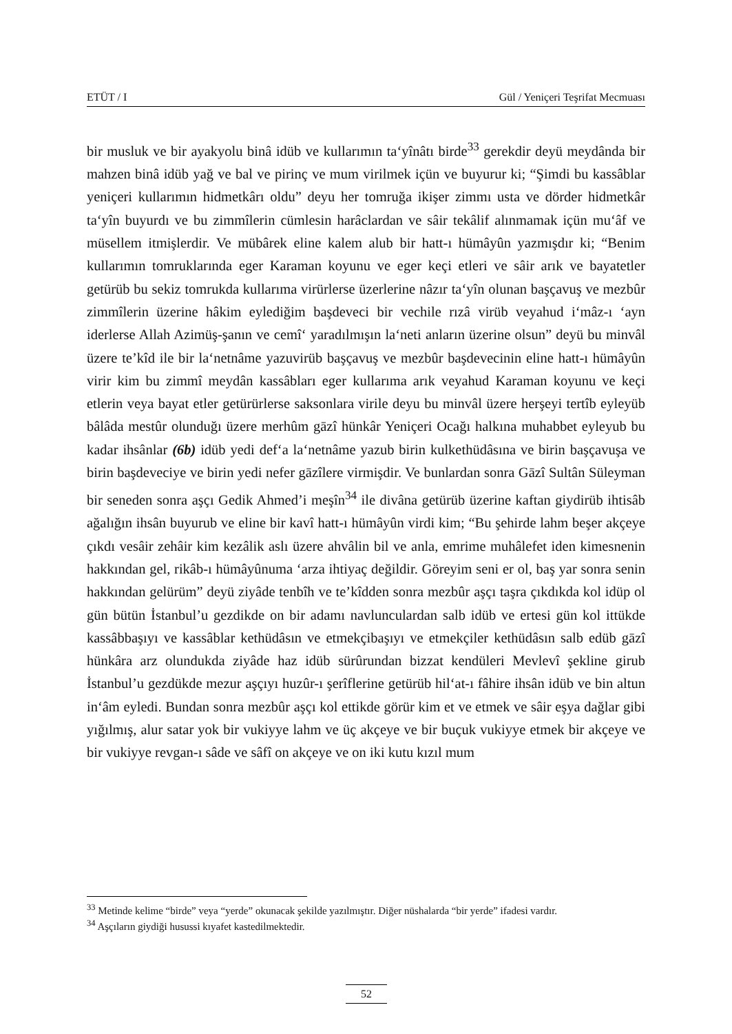ETÜT / I Gül / Yeniçeri Teşrifat Mecmuası
bir musluk ve bir ayakyolu binâ idüb ve kullarımın ta‘yînâtı birde<sup>33</sup> gerekdir deyü meydânda bir mahzen binâ idüb yağ ve bal ve pirinç ve mum virilmek içün ve buyurur ki; “Şimdi bu kassâblar yeniçeri kullarımın hidmetkârı oldu” deyu her tomruğa ikişer zimmı usta ve dörder hidmetkâr ta‘yîn buyurdı ve bu zimmîlerin cümlesin harâclardan ve sâir tekâlif alınmamak içün mu‘âf ve müsellem itmişlerdir. Ve mübârek eline kalem alub bir hatt-ı hümâyûn yazmışdır ki; “Benim kullarımın tomruklarında eger Karaman koyunu ve eger keçi etleri ve sâir arık ve bayatetler getürüb bu sekiz tomrukda kullarıma virürlerse üzerlerine nâzır ta‘yîn olunan başçavuş ve mezbûr zimmîlerin üzerine hâkim eylediğim başdeveci bir vechile rızâ virüb veyahud i‘mâz-ı ‘ayn iderlerse Allah Azimüş-şanın ve cemî‘ yaradılmışın la‘neti anların üzerine olsun” deyü bu minvâl üzere te’kîd ile bir la‘netnâme yazuvirüb başçavuş ve mezbûr başdevecinin eline hatt-ı hümâyûn virir kim bu zimmî meydân kassâbları eger kullarıma arık veyahud Karaman koyunu ve keçi etlerin veya bayat etler getürürlerse saksonlara virile deyu bu minvâl üzere herşeyi tertîb eyleyüb bâlâda mestûr olunduğı üzere merhûm gāzî hünkâr Yeniçeri Ocağı halkına muhabbet eyleyub bu kadar ihsânlar (6b) idüb yedi def‘a la‘netnâme yazub birin kulkethüdâsına ve birin başçavuşa ve birin başdeveciye ve birin yedi nefer gāzîlere virmişdir. Ve bunlardan sonra Gāzî Sultân Süleyman bir seneden sonra aşçı Gedik Ahmed’i meşîn<sup>34</sup> ile divâna getürüb üzerine kaftan giydirüb ihtisâb ağalığın ihsân buyurub ve eline bir kavî hatt-ı hümâyûn virdi kim; “Bu şehirde lahm beşer akçeye çıkdı vesâir zehâir kim kezâlik aslı üzere ahvâlin bil ve anla, emrime muhâlefet iden kimesnenin hakkından gel, rikâb-ı hümâyûnuma ‘arza ihtiyaç değildir. Göreyim seni er ol, baş yar sonra senin hakkından gelürüm” deyü ziyâde tenbîh ve te’kîdden sonra mezbûr aşçı taşra çıkdıkda kol idüp ol gün bütün İstanbul’u gezdikde on bir adamı navlunculardan salb idüb ve ertesi gün kol ittükde kassâbbaşıyı ve kassâblar kethüdâsın ve etmekçibaşıyı ve etmekçiler kethüdâsın salb edüb gāzî hünkâra arz olundukda ziyâde haz idüb sürûrundan bizzat kendüleri Mevlevî şekline girub İstanbul’u gezdükde mezur aşçıyı huzûr-ı şerîflerine getürüb hil‘at-ı fâhire ihsân idüb ve bin altun in‘âm eyledi. Bundan sonra mezbûr aşçı kol ettikde görür kim et ve etmek ve sâir eşya dağlar gibi yığılmış, alur satar yok bir vukiyye lahm ve üç akçeye ve bir buçuk vukiyye etmek bir akçeye ve bir vukiyye revgan-ı sâde ve sâfî on akçeye ve on iki kutu kızıl mum
<sup>33</sup> Metinde kelime “birde” veya “yerde” okunacak şekilde yazılmıştır. Diğer nüshalarda “bir yerde” ifadesi vardır.
<sup>34</sup> Aşçıların giydiği husussi kıyafet kastedilmektedir.
52